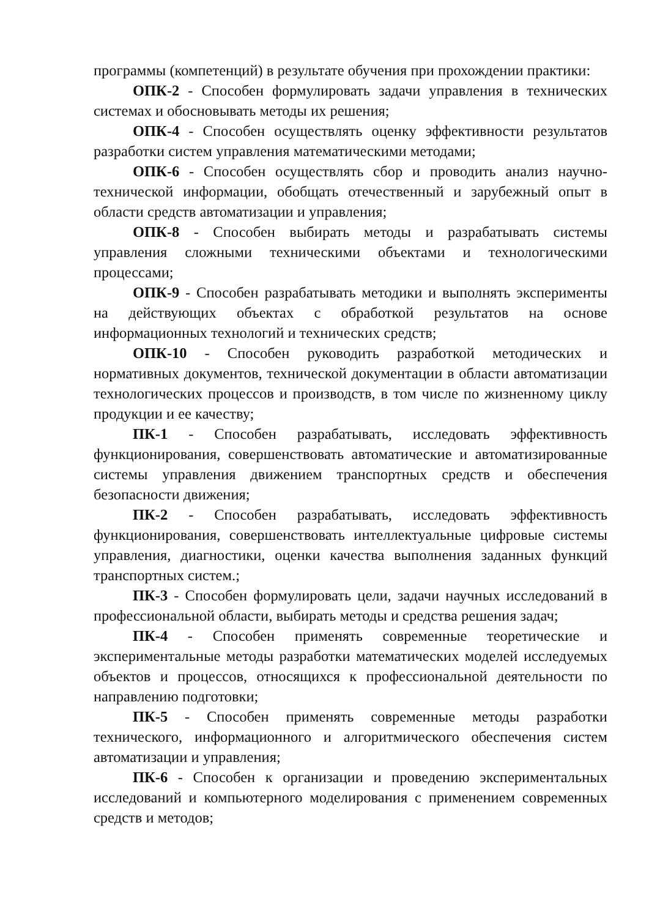программы (компетенций) в результате обучения при прохождении практики:
ОПК-2 - Способен формулировать задачи управления в технических системах и обосновывать методы их решения;
ОПК-4 - Способен осуществлять оценку эффективности результатов разработки систем управления математическими методами;
ОПК-6 - Способен осуществлять сбор и проводить анализ научно-технической информации, обобщать отечественный и зарубежный опыт в области средств автоматизации и управления;
ОПК-8 - Способен выбирать методы и разрабатывать системы управления сложными техническими объектами и технологическими процессами;
ОПК-9 - Способен разрабатывать методики и выполнять эксперименты на действующих объектах с обработкой результатов на основе информационных технологий и технических средств;
ОПК-10 - Способен руководить разработкой методических и нормативных документов, технической документации в области автоматизации технологических процессов и производств, в том числе по жизненному циклу продукции и ее качеству;
ПК-1 - Способен разрабатывать, исследовать эффективность функционирования, совершенствовать автоматические и автоматизированные системы управления движением транспортных средств и обеспечения безопасности движения;
ПК-2 - Способен разрабатывать, исследовать эффективность функционирования, совершенствовать интеллектуальные цифровые системы управления, диагностики, оценки качества выполнения заданных функций транспортных систем.;
ПК-3 - Способен формулировать цели, задачи научных исследований в профессиональной области, выбирать методы и средства решения задач;
ПК-4 - Способен применять современные теоретические и экспериментальные методы разработки математических моделей исследуемых объектов и процессов, относящихся к профессиональной деятельности по направлению подготовки;
ПК-5 - Способен применять современные методы разработки технического, информационного и алгоритмического обеспечения систем автоматизации и управления;
ПК-6 - Способен к организации и проведению экспериментальных исследований и компьютерного моделирования с применением современных средств и методов;